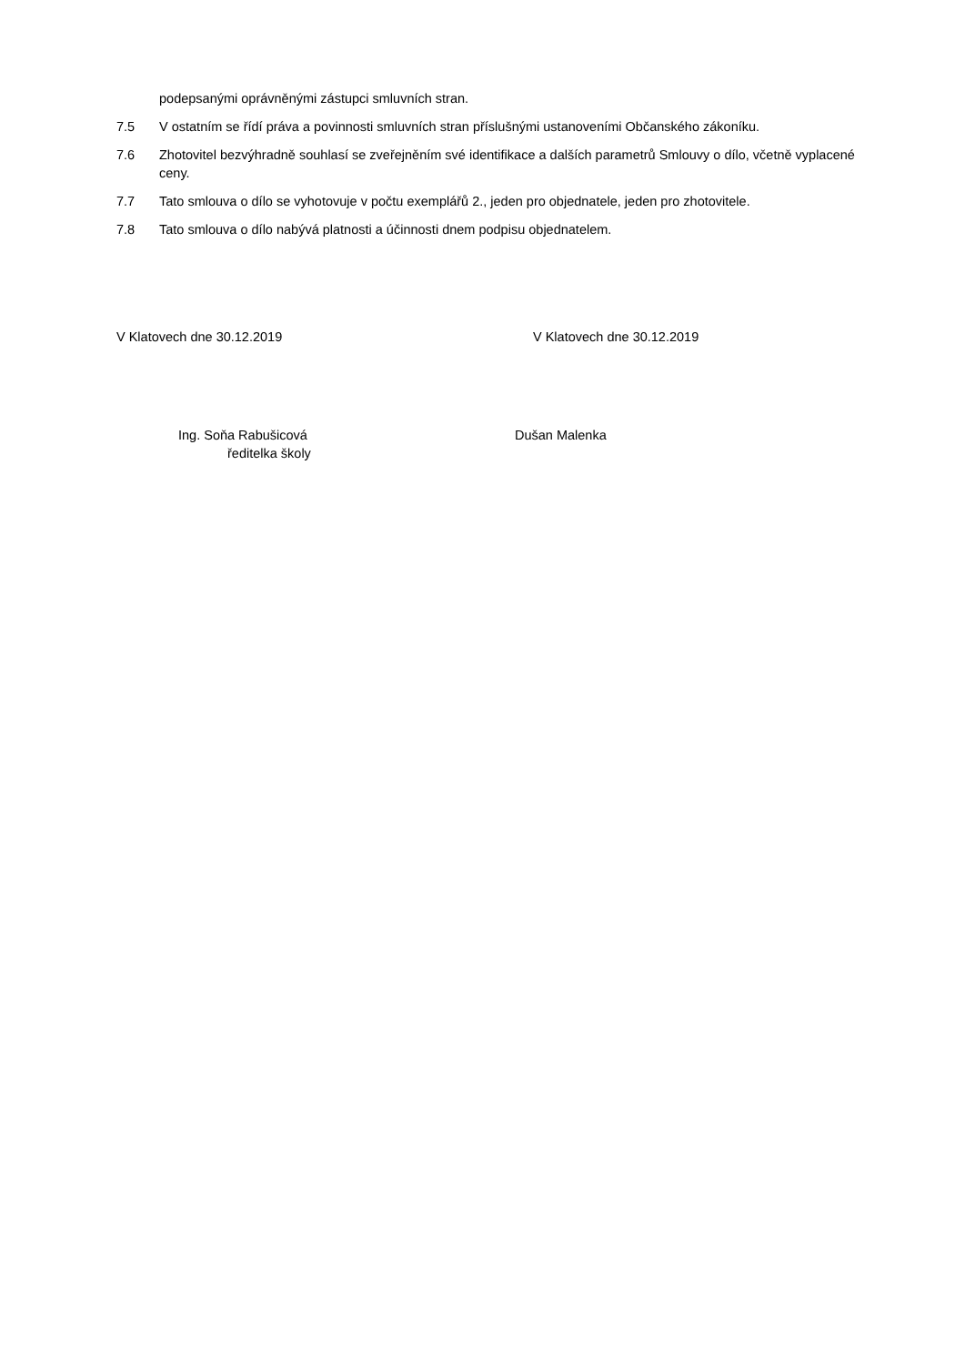podepsanými oprávněnými zástupci smluvních stran.
7.5 V ostatním se řídí práva a povinnosti smluvních stran příslušnými ustanoveními Občanského zákoníku.
7.6 Zhotovitel bezvýhradně souhlasí se zveřejněním své identifikace a dalších parametrů Smlouvy o dílo, včetně vyplacené ceny.
7.7 Tato smlouva o dílo se vyhotovuje v počtu exemplářů 2., jeden pro objednatele, jeden pro zhotovitele.
7.8 Tato smlouva o dílo nabývá platnosti a účinnosti dnem podpisu objednatelem.
V Klatovech dne 30.12.2019 V Klatovech dne 30.12.2019
Ing. Soňa Rabušicová
ředitelka školy
Dušan Malenka